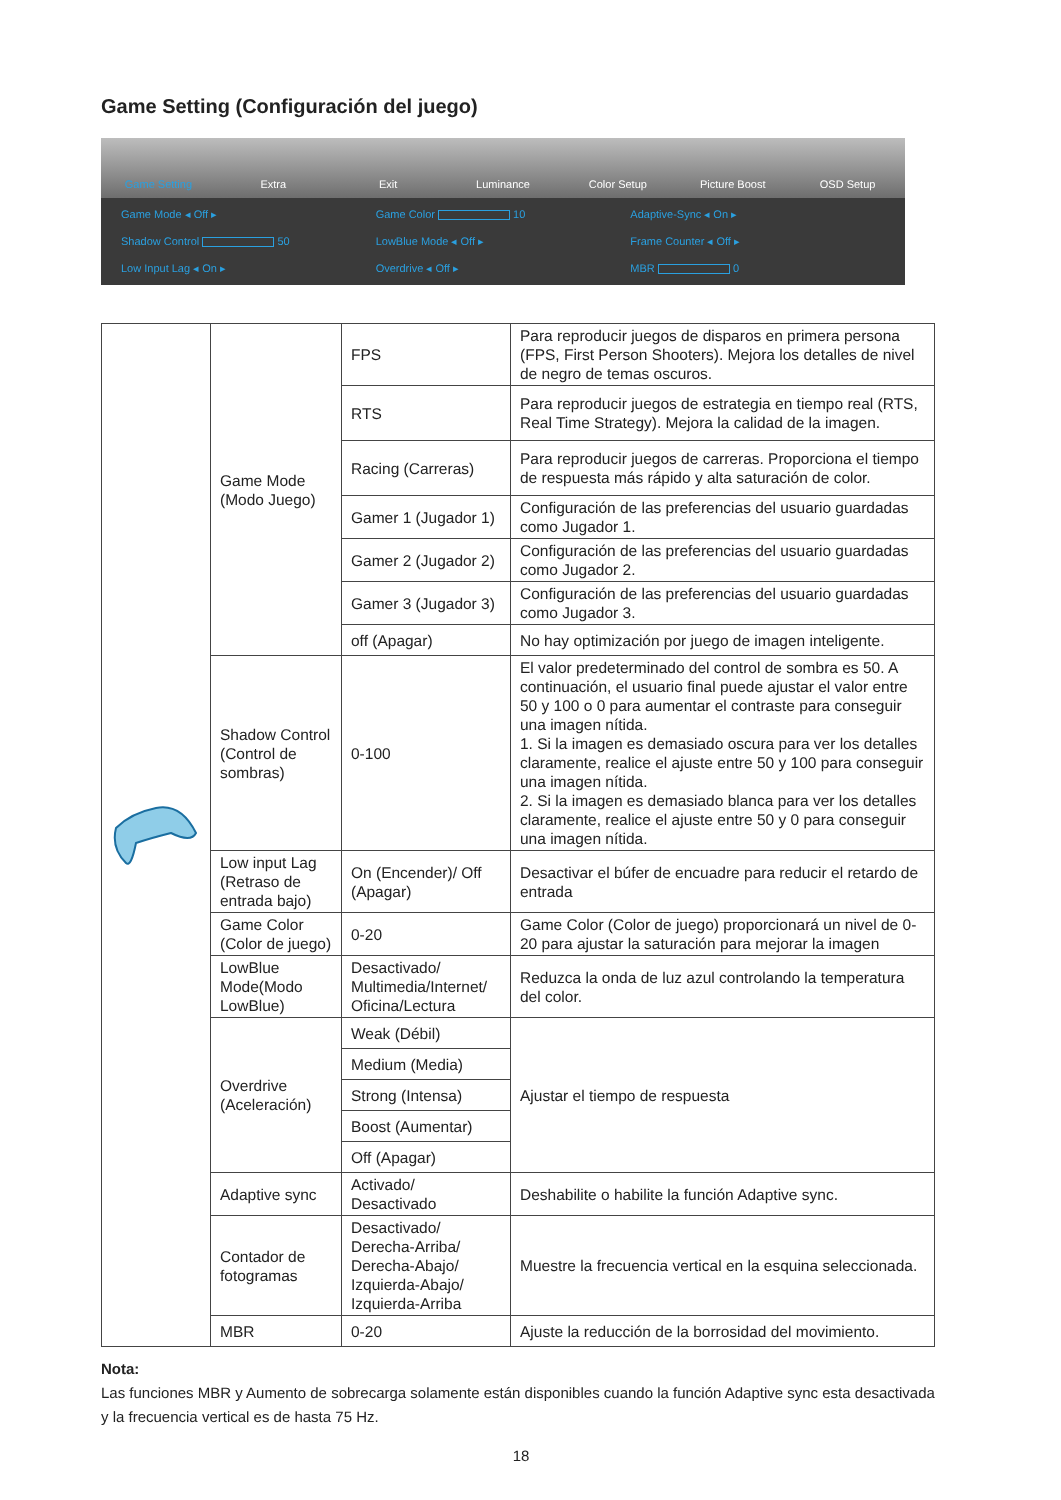Game Setting (Configuración del juego)
Game Setting Extra Exit Luminance Color Setup Picture Boost OSD Setup
Game Mode ◂ Off ▸
Game Color 10
Adaptive-Sync ◂ On ▸
Shadow Control 50
LowBlue Mode ◂ Off ▸
Frame Counter ◂ Off ▸
Low Input Lag ◂ On ▸
Overdrive ◂ Off ▸
MBR 0
| | Game Mode (Modo Juego) | FPS | Para reproducir juegos de disparos en primera persona (FPS, First Person Shooters). Mejora los detalles de nivel de negro de temas oscuros. |
| | | RTS | Para reproducir juegos de estrategia en tiempo real (RTS, Real Time Strategy). Mejora la calidad de la imagen. |
| | | Racing (Carreras) | Para reproducir juegos de carreras. Proporciona el tiempo de respuesta más rápido y alta saturación de color. |
| | | Gamer 1 (Jugador 1) | Configuración de las preferencias del usuario guardadas como Jugador 1. |
| | | Gamer 2 (Jugador 2) | Configuración de las preferencias del usuario guardadas como Jugador 2. |
| | | Gamer 3 (Jugador 3) | Configuración de las preferencias del usuario guardadas como Jugador 3. |
| | | off (Apagar) | No hay optimización por juego de imagen inteligente. |
| | Shadow Control (Control de sombras) | 0-100 | El valor predeterminado del control de sombra es 50. A continuación, el usuario final puede ajustar el valor entre 50 y 100 o 0 para aumentar el contraste para conseguir una imagen nítida. 1. Si la imagen es demasiado oscura para ver los detalles claramente, realice el ajuste entre 50 y 100 para conseguir una imagen nítida. 2. Si la imagen es demasiado blanca para ver los detalles claramente, realice el ajuste entre 50 y 0 para conseguir una imagen nítida. |
| | Low input Lag (Retraso de entrada bajo) | On (Encender)/ Off (Apagar) | Desactivar el búfer de encuadre para reducir el retardo de entrada |
| | Game Color (Color de juego) | 0-20 | Game Color (Color de juego) proporcionará un nivel de 0-20 para ajustar la saturación para mejorar la imagen |
| | LowBlue Mode(Modo LowBlue) | Desactivado/ Multimedia/Internet/ Oficina/Lectura | Reduzca la onda de luz azul controlando la temperatura del color. |
| | Overdrive (Aceleración) | Weak (Débil) | Ajustar el tiempo de respuesta |
| | | Medium (Media) | |
| | | Strong (Intensa) | |
| | | Boost (Aumentar) | |
| | | Off (Apagar) | |
| | Adaptive sync | Activado/ Desactivado | Deshabilite o habilite la función Adaptive sync. |
| | Contador de fotogramas | Desactivado/ Derecha-Arriba/ Derecha-Abajo/ Izquierda-Abajo/ Izquierda-Arriba | Muestre la frecuencia vertical en la esquina seleccionada. |
| | MBR | 0-20 | Ajuste la reducción de la borrosidad del movimiento. |
Nota:
Las funciones MBR y Aumento de sobrecarga solamente están disponibles cuando la función Adaptive sync esta desactivada y la frecuencia vertical es de hasta 75 Hz.
18